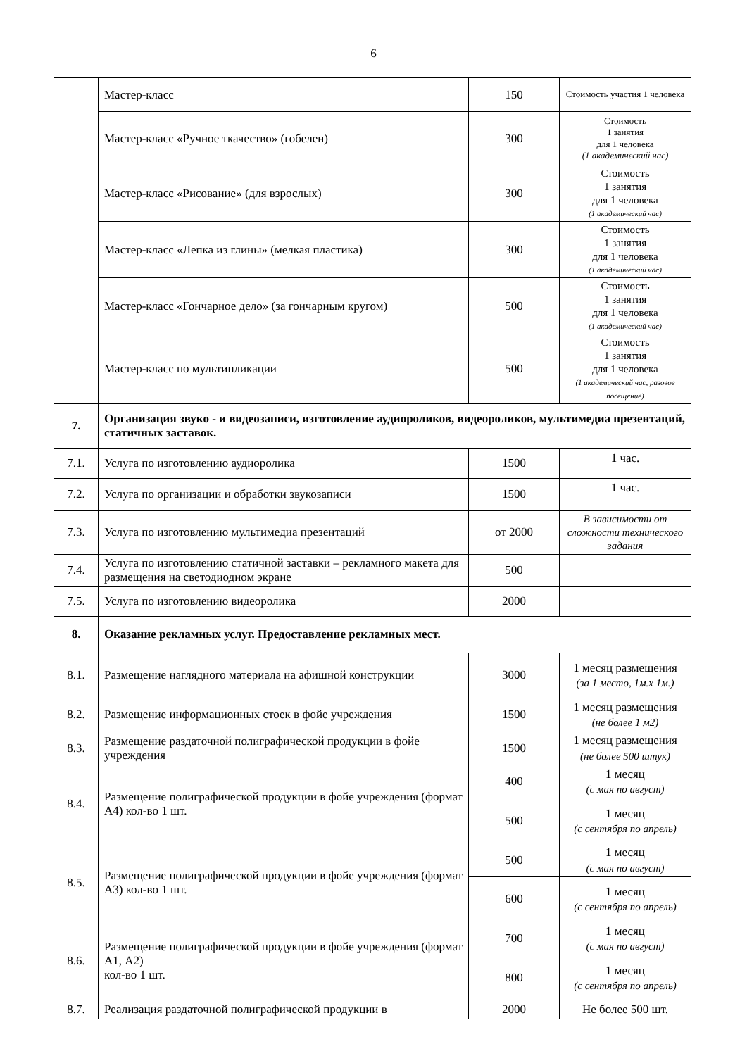6
| | Мастер-класс | 150 | Стоимость участия 1 человека |
| | Мастер-класс «Ручное ткачество» (гобелен) | 300 | Стоимость 1 занятия для 1 человека (1 академический час) |
| | Мастер-класс «Рисование» (для взрослых) | 300 | Стоимость 1 занятия для 1 человека (1 академический час) |
| | Мастер-класс «Лепка из глины» (мелкая пластика) | 300 | Стоимость 1 занятия для 1 человека (1 академический час) |
| | Мастер-класс «Гончарное дело» (за гончарным кругом) | 500 | Стоимость 1 занятия для 1 человека (1 академический час) |
| | Мастер-класс по мультипликации | 500 | Стоимость 1 занятия для 1 человека (1 академический час, разовое посещение) |
| 7. | Организация звуко - и видеозаписи, изготовление аудиороликов, видеороликов, мультимедиа презентаций, статичных заставок. | | |
| 7.1. | Услуга по изготовлению аудиоролика | 1500 | 1 час. |
| 7.2. | Услуга по организации и обработки звукозаписи | 1500 | 1 час. |
| 7.3. | Услуга по изготовлению мультимедиа презентаций | от 2000 | В зависимости от сложности технического задания |
| 7.4. | Услуга по изготовлению статичной заставки – рекламного макета для размещения на светодиодном экране | 500 | |
| 7.5. | Услуга по изготовлению видеоролика | 2000 | |
| 8. | Оказание рекламных услуг. Предоставление рекламных мест. | | |
| 8.1. | Размещение наглядного материала на афишной конструкции | 3000 | 1 месяц размещения (за 1 место, 1м.х 1м.) |
| 8.2. | Размещение информационных стоек в фойе учреждения | 1500 | 1 месяц размещения (не более 1 м2) |
| 8.3. | Размещение раздаточной полиграфической продукции в фойе учреждения | 1500 | 1 месяц размещения (не более 500 штук) |
| 8.4. | Размещение полиграфической продукции в фойе учреждения (формат А4) кол-во 1 шт. | 400 | 1 месяц (с мая по август) |
| | | 500 | 1 месяц (с сентября по апрель) |
| 8.5. | Размещение полиграфической продукции в фойе учреждения (формат А3) кол-во 1 шт. | 500 | 1 месяц (с мая по август) |
| | | 600 | 1 месяц (с сентября по апрель) |
| 8.6. | Размещение полиграфической продукции в фойе учреждения (формат А1, А2) кол-во 1 шт. | 700 | 1 месяц (с мая по август) |
| | | 800 | 1 месяц (с сентября по апрель) |
| 8.7. | Реализация раздаточной полиграфической продукции в | 2000 | Не более 500 шт. |